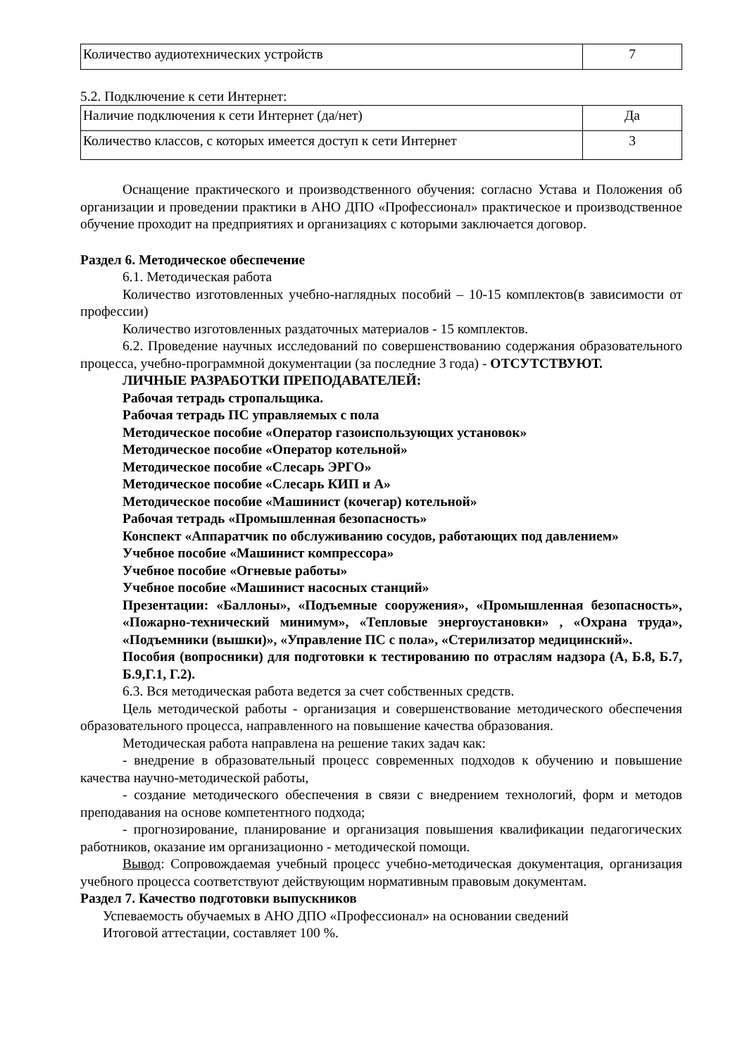| Количество аудиотехнических устройств | 7 |
5.2. Подключение к сети Интернет:
| Наличие подключения к сети Интернет (да/нет) | Да |
| Количество классов, с которых имеется доступ к сети Интернет | 3 |
Оснащение практического и производственного обучения: согласно Устава и Положения об организации и проведении практики в АНО ДПО «Профессионал» практическое и производственное обучение проходит на предприятиях и организациях с которыми заключается договор.
Раздел 6. Методическое обеспечение
6.1. Методическая работа
Количество изготовленных учебно-наглядных пособий – 10-15 комплектов(в зависимости от профессии)
Количество изготовленных раздаточных материалов - 15 комплектов.
6.2. Проведение научных исследований по совершенствованию содержания образовательного процесса, учебно-программной документации (за последние 3 года) - ОТСУТСТВУЮТ.
ЛИЧНЫЕ РАЗРАБОТКИ ПРЕПОДАВАТЕЛЕЙ:
Рабочая тетрадь стропальщика.
Рабочая тетрадь ПС управляемых с пола
Методическое пособие «Оператор газоиспользующих установок»
Методическое пособие «Оператор котельной»
Методическое пособие «Слесарь ЭРГО»
Методическое пособие «Слесарь КИП и А»
Методическое пособие «Машинист (кочегар) котельной»
Рабочая тетрадь «Промышленная безопасность»
Конспект «Аппаратчик по обслуживанию сосудов, работающих под давлением»
Учебное пособие «Машинист компрессора»
Учебное пособие «Огневые работы»
Учебное пособие «Машинист насосных станций»
Презентации: «Баллоны», «Подъемные сооружения», «Промышленная безопасность», «Пожарно-технический минимум», «Тепловые энергоустановки» , «Охрана труда», «Подъемники (вышки)», «Управление ПС с пола», «Стерилизатор медицинский».
Пособия (вопросники) для подготовки к тестированию по отраслям надзора (А, Б.8, Б.7, Б.9,Г.1, Г.2).
6.3. Вся методическая работа ведется за счет собственных средств.
Цель методической работы - организация и совершенствование методического обеспечения образовательного процесса, направленного на повышение качества образования.
Методическая работа направлена на решение таких задач как:
- внедрение в образовательный процесс современных подходов к обучению и повышение качества научно-методической работы,
- создание методического обеспечения в связи с внедрением технологий, форм и методов преподавания на основе компетентного подхода;
- прогнозирование, планирование и организация повышения квалификации педагогических работников, оказание им организационно - методической помощи.
Вывод: Сопровождаемая учебный процесс учебно-методическая документация, организация учебного процесса соответствуют действующим нормативным правовым документам.
Раздел 7. Качество подготовки выпускников
Успеваемость обучаемых в АНО ДПО «Профессионал» на основании сведений
Итоговой аттестации, составляет 100 %.